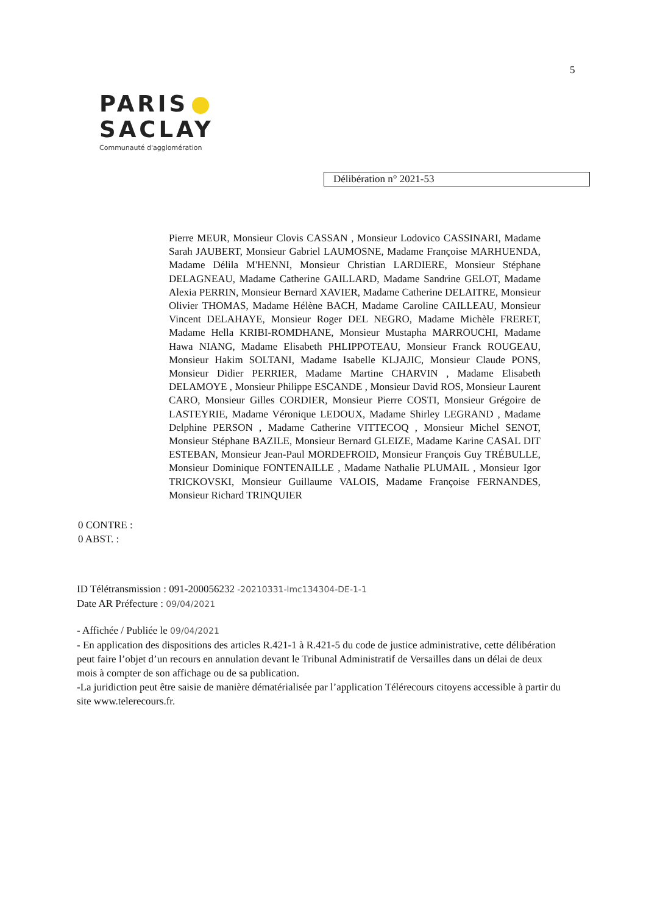5
PARIS
SACLAY
Communauté d'agglomération
Délibération n° 2021-53
Pierre MEUR, Monsieur Clovis CASSAN , Monsieur Lodovico CASSINARI, Madame Sarah JAUBERT, Monsieur Gabriel LAUMOSNE, Madame Françoise MARHUENDA, Madame Délila M'HENNI, Monsieur Christian LARDIERE, Monsieur Stéphane DELAGNEAU, Madame Catherine GAILLARD, Madame Sandrine GELOT, Madame Alexia PERRIN, Monsieur Bernard XAVIER, Madame Catherine DELAITRE, Monsieur Olivier THOMAS, Madame Hélène BACH, Madame Caroline CAILLEAU, Monsieur Vincent DELAHAYE, Monsieur Roger DEL NEGRO, Madame Michèle FRERET, Madame Hella KRIBI-ROMDHANE, Monsieur Mustapha MARROUCHI, Madame Hawa NIANG, Madame Elisabeth PHLIPPOTEAU, Monsieur Franck ROUGEAU, Monsieur Hakim SOLTANI, Madame Isabelle KLJAJIC, Monsieur Claude PONS, Monsieur Didier PERRIER, Madame Martine CHARVIN , Madame Elisabeth DELAMOYE , Monsieur Philippe ESCANDE , Monsieur David ROS, Monsieur Laurent CARO, Monsieur Gilles CORDIER, Monsieur Pierre COSTI, Monsieur Grégoire de LASTEYRIE, Madame Véronique LEDOUX, Madame Shirley LEGRAND , Madame Delphine PERSON , Madame Catherine VITTECOQ , Monsieur Michel SENOT, Monsieur Stéphane BAZILE, Monsieur Bernard GLEIZE, Madame Karine CASAL DIT ESTEBAN, Monsieur Jean-Paul MORDEFROID, Monsieur François Guy TRÉBULLE, Monsieur Dominique FONTENAILLE , Madame Nathalie PLUMAIL , Monsieur Igor TRICKOVSKI, Monsieur Guillaume VALOIS, Madame Françoise FERNANDES, Monsieur Richard TRINQUIER
0 CONTRE :
0 ABST. :
ID Télétransmission : 091-200056232 -20210331-lmc134304-DE-1-1
Date AR Préfecture : 09/04/2021
- Affichée / Publiée le 09/04/2021
- En application des dispositions des articles R.421-1 à R.421-5 du code de justice administrative, cette délibération peut faire l’objet d’un recours en annulation devant le Tribunal Administratif de Versailles dans un délai de deux mois à compter de son affichage ou de sa publication.
-La juridiction peut être saisie de manière dématérialisée par l’application Télérecours citoyens accessible à partir du site www.telerecours.fr.